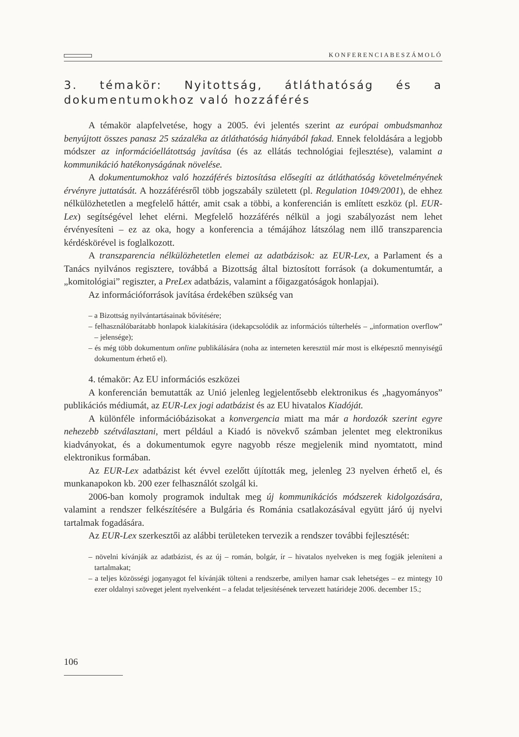KONFERENCIABESZÁMOLÓ
3. témakör: Nyitottság, átláthatóság és a dokumentumokhoz való hozzáférés
A témakör alapfelvetése, hogy a 2005. évi jelentés szerint az európai ombudsmanhoz benyújtott összes panasz 25 százaléka az átláthatóság hiányából fakad. Ennek feloldására a legjobb módszer az információellátottság javítása (és az ellátás technológiai fejlesztése), valamint a kommunikáció hatékonyságának növelése.
A dokumentumokhoz való hozzáférés biztosítása elősegíti az átláthatóság követelményének érvényre juttatását. A hozzáférésről több jogszabály született (pl. Regulation 1049/2001), de ehhez nélkülözhetetlen a megfelelő háttér, amit csak a többi, a konferencián is említett eszköz (pl. EUR-Lex) segítségével lehet elérni. Megfelelő hozzáférés nélkül a jogi szabályozást nem lehet érvényesíteni – ez az oka, hogy a konferencia a témájához látszólag nem illő transzparencia kérdéskörével is foglalkozott.
A transzparencia nélkülözhetetlen elemei az adatbázisok: az EUR-Lex, a Parlament és a Tanács nyilvános regisztere, továbbá a Bizottság által biztosított források (a dokumentumtár, a „komitológiai” regiszter, a PreLex adatbázis, valamint a főigazgatóságok honlapjai).
Az információforrások javítása érdekében szükség van
– a Bizottság nyilvántartásainak bővítésére;
– felhasználóbarátabb honlapok kialakítására (idekapcsolódik az információs túlterhelés – „information overflow” – jelensége);
– és még több dokumentum online publikálására (noha az interneten keresztül már most is elképesztő mennyiségű dokumentum érhető el).
4. témakör: Az EU információs eszközei
A konferencián bemutatták az Unió jelenleg legjelentősebb elektronikus és „hagyományos” publikációs médiumát, az EUR-Lex jogi adatbázist és az EU hivatalos Kiadóját.
A különféle információbázisokat a konvergencia miatt ma már a hordozók szerint egyre nehezebb szétválasztani, mert például a Kiadó is növekvő számban jelentet meg elektronikus kiadványokat, és a dokumentumok egyre nagyobb része megjelenik mind nyomtatott, mind elektronikus formában.
Az EUR-Lex adatbázist két évvel ezelőtt újították meg, jelenleg 23 nyelven érhető el, és munkanapokon kb. 200 ezer felhasználót szolgál ki.
2006-ban komoly programok indultak meg új kommunikációs módszerek kidolgozására, valamint a rendszer felkészítésére a Bulgária és Románia csatlakozásával együtt járó új nyelvi tartalmak fogadására.
Az EUR-Lex szerkesztői az alábbi területeken tervezik a rendszer további fejlesztését:
– növelni kívánják az adatbázist, és az új – román, bolgár, ír – hivatalos nyelveken is meg fogják jeleníteni a tartalmakat;
– a teljes közösségi joganyagot fel kívánják tölteni a rendszerbe, amilyen hamar csak lehetséges – ez mintegy 10 ezer oldalnyi szöveget jelent nyelvenként – a feladat teljesítésének tervezett határideje 2006. december 15.;
106